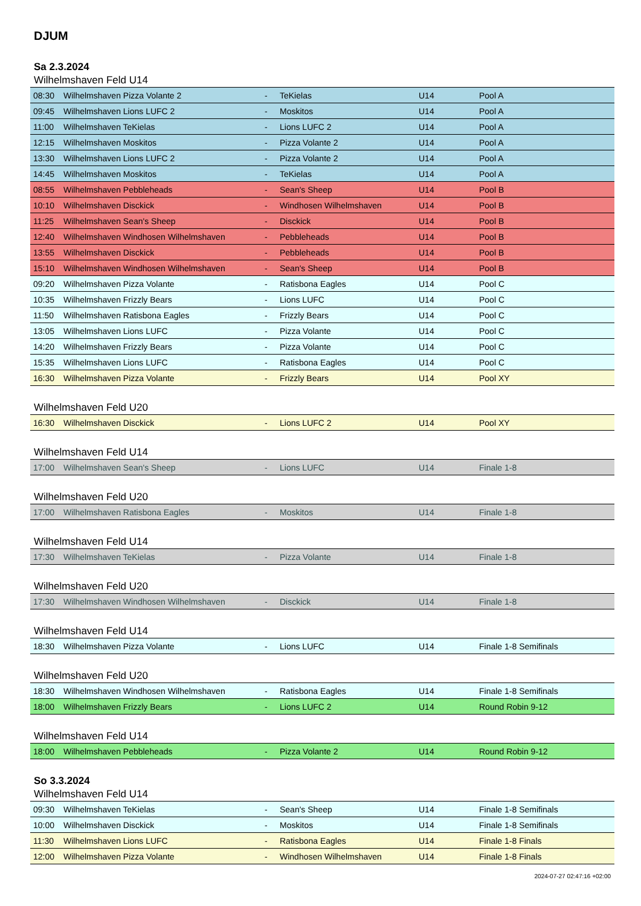DJUM
Sa 2.3.2024
Wilhelmshaven Feld U14
| 08:30 | Wilhelmshaven Pizza Volante 2 | - | TeKielas | U14 | Pool A |
| 09:45 | Wilhelmshaven Lions LUFC 2 | - | Moskitos | U14 | Pool A |
| 11:00 | Wilhelmshaven TeKielas | - | Lions LUFC 2 | U14 | Pool A |
| 12:15 | Wilhelmshaven Moskitos | - | Pizza Volante 2 | U14 | Pool A |
| 13:30 | Wilhelmshaven Lions LUFC 2 | - | Pizza Volante 2 | U14 | Pool A |
| 14:45 | Wilhelmshaven Moskitos | - | TeKielas | U14 | Pool A |
| 08:55 | Wilhelmshaven Pebbleheads | - | Sean's Sheep | U14 | Pool B |
| 10:10 | Wilhelmshaven Disckick | - | Windhosen Wilhelmshaven | U14 | Pool B |
| 11:25 | Wilhelmshaven Sean's Sheep | - | Disckick | U14 | Pool B |
| 12:40 | Wilhelmshaven Windhosen Wilhelmshaven | - | Pebbleheads | U14 | Pool B |
| 13:55 | Wilhelmshaven Disckick | - | Pebbleheads | U14 | Pool B |
| 15:10 | Wilhelmshaven Windhosen Wilhelmshaven | - | Sean's Sheep | U14 | Pool B |
| 09:20 | Wilhelmshaven Pizza Volante | - | Ratisbona Eagles | U14 | Pool C |
| 10:35 | Wilhelmshaven Frizzly Bears | - | Lions LUFC | U14 | Pool C |
| 11:50 | Wilhelmshaven Ratisbona Eagles | - | Frizzly Bears | U14 | Pool C |
| 13:05 | Wilhelmshaven Lions LUFC | - | Pizza Volante | U14 | Pool C |
| 14:20 | Wilhelmshaven Frizzly Bears | - | Pizza Volante | U14 | Pool C |
| 15:35 | Wilhelmshaven Lions LUFC | - | Ratisbona Eagles | U14 | Pool C |
| 16:30 | Wilhelmshaven Pizza Volante | - | Frizzly Bears | U14 | Pool XY |
Wilhelmshaven Feld U20
| 16:30 | Wilhelmshaven Disckick | - | Lions LUFC 2 | U14 | Pool XY |
Wilhelmshaven Feld U14
| 17:00 | Wilhelmshaven Sean's Sheep | - | Lions LUFC | U14 | Finale 1-8 |
Wilhelmshaven Feld U20
| 17:00 | Wilhelmshaven Ratisbona Eagles | - | Moskitos | U14 | Finale 1-8 |
Wilhelmshaven Feld U14
| 17:30 | Wilhelmshaven TeKielas | - | Pizza Volante | U14 | Finale 1-8 |
Wilhelmshaven Feld U20
| 17:30 | Wilhelmshaven Windhosen Wilhelmshaven | - | Disckick | U14 | Finale 1-8 |
Wilhelmshaven Feld U14
| 18:30 | Wilhelmshaven Pizza Volante | - | Lions LUFC | U14 | Finale 1-8 Semifinals |
Wilhelmshaven Feld U20
| 18:30 | Wilhelmshaven Windhosen Wilhelmshaven | - | Ratisbona Eagles | U14 | Finale 1-8 Semifinals |
| 18:00 | Wilhelmshaven Frizzly Bears | - | Lions LUFC 2 | U14 | Round Robin 9-12 |
Wilhelmshaven Feld U14
| 18:00 | Wilhelmshaven Pebbleheads | - | Pizza Volante 2 | U14 | Round Robin 9-12 |
So 3.3.2024
Wilhelmshaven Feld U14
| 09:30 | Wilhelmshaven TeKielas | - | Sean's Sheep | U14 | Finale 1-8 Semifinals |
| 10:00 | Wilhelmshaven Disckick | - | Moskitos | U14 | Finale 1-8 Semifinals |
| 11:30 | Wilhelmshaven Lions LUFC | - | Ratisbona Eagles | U14 | Finale 1-8 Finals |
| 12:00 | Wilhelmshaven Pizza Volante | - | Windhosen Wilhelmshaven | U14 | Finale 1-8 Finals |
2024-07-27 02:47:16 +02:00